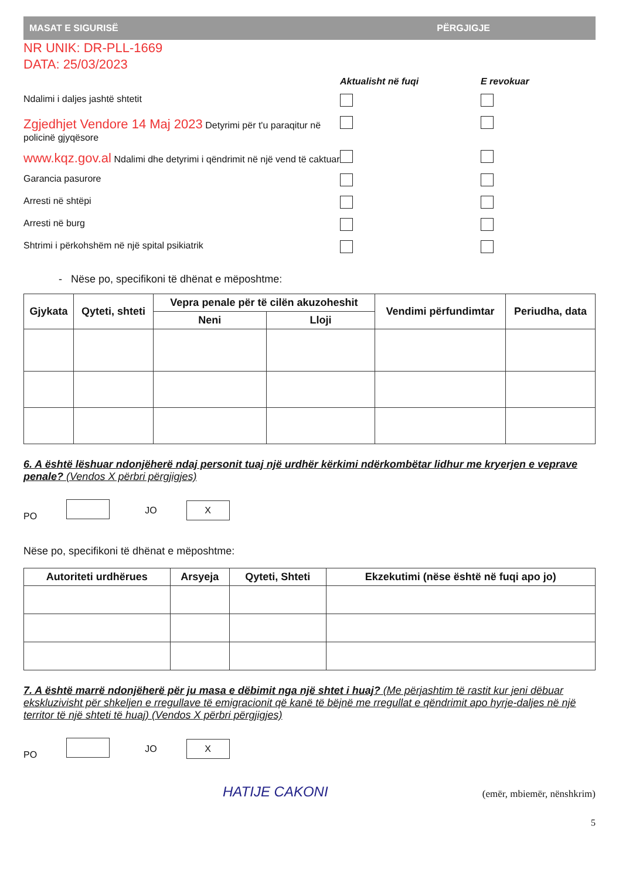MASAT E SIGURISË PËRGJIGJE
NR UNIK: DR-PLL-1669
DATA: 25/03/2023
Aktualisht në fuqi
E revokuar
Ndalimi i daljes jashtë shtetit
Zgjedhjet Vendore 14 Maj 2023 Detyrimi për t'u paraqitur në policinë gjyqësore
www.kqz.gov.al Ndalimi dhe detyrimi i qëndrimit në një vend të caktuar
Garancia pasurore
Arresti në shtëpi
Arresti në burg
Shtrimi i përkohshëm në një spital psikiatrik
- Nëse po, specifikoni të dhënat e mëposhtme:
| Gjykata | Qyteti, shteti | Vepra penale për të cilën akuzoheshit | | Vendimi përfundimtar | Periudha, data |
| --- | --- | --- | --- | --- | --- |
| | | Neni | Lloji | | |
6. A është lëshuar ndonjëherë ndaj personit tuaj një urdhër kërkimi ndërkombëtar lidhur me kryerjen e veprave penale? (Vendos X përbri përgjigjes)
PO JO X
Nëse po, specifikoni të dhënat e mëposhtme:
| Autoriteti urdhërues | Arsyeja | Qyteti, Shteti | Ekzekutimi (nëse është në fuqi apo jo) |
| --- | --- | --- | --- |
7. A është marrë ndonjëherë për ju masa e dëbimit nga një shtet i huaj? (Me përjashtim të rastit kur jeni dëbuar ekskluzivisht për shkeljen e rregullave të emigracionit që kanë të bëjnë me rregullat e qëndrimit apo hyrje-daljes në një territor të një shteti të huaj) (Vendos X përbri përgjigjes)
PO JO X
HATIJE CAKONI (emër, mbiemër, nënshkrim)
5